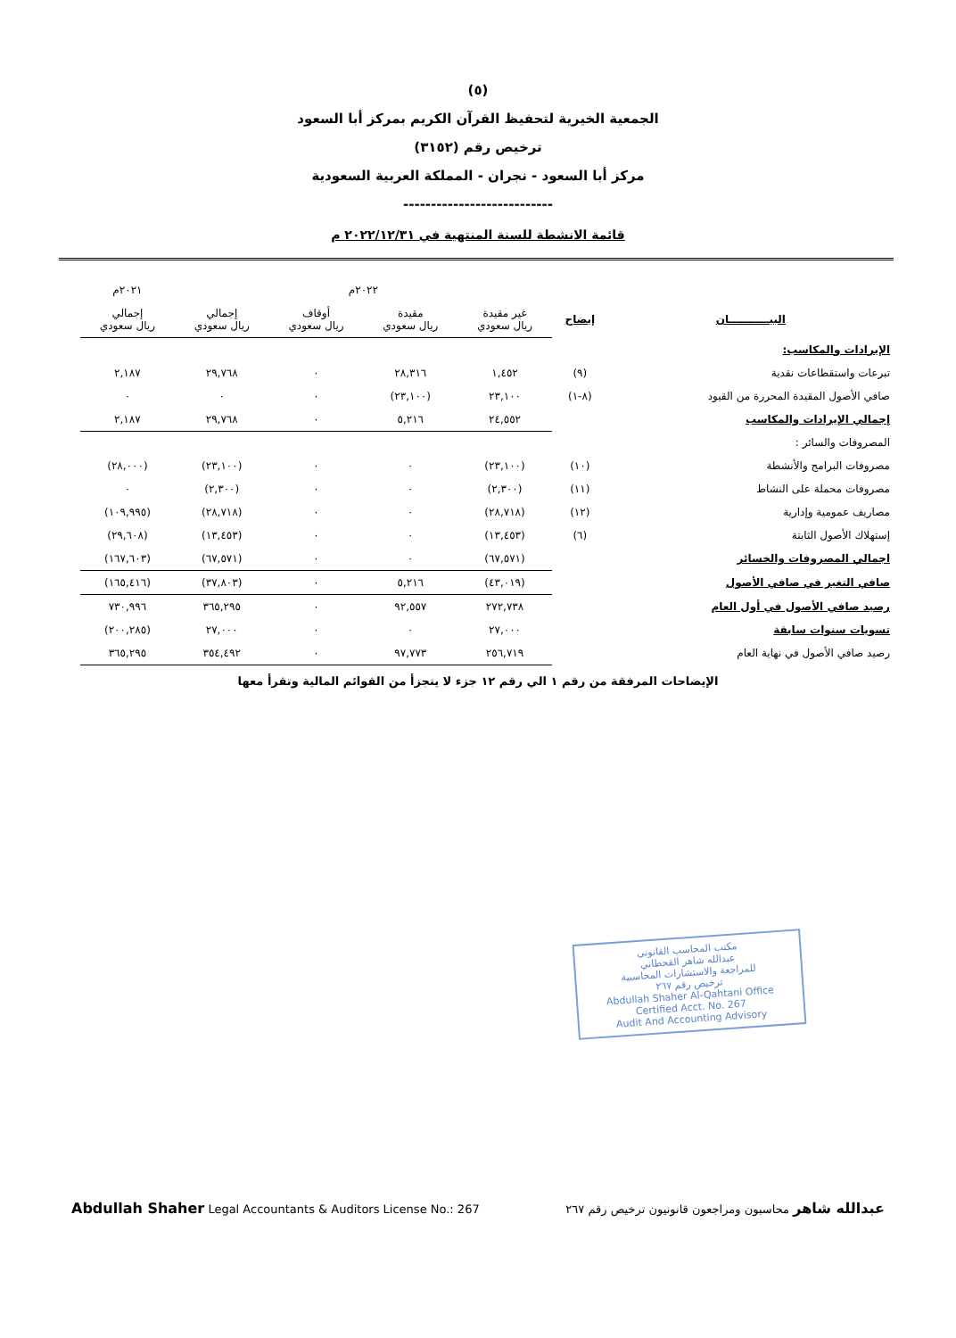(٥)
الجمعية الخيرية لتحفيظ القرآن الكريم بمركز أبا السعود
ترخيص رقم (٣١٥٢)
مركز أبا السعود - نجران - المملكة العربية السعودية
---------------------------
قائمة الانشطة للسنة المنتهية في ٢٠٢٢/١٢/٣١ م
| | | ٢٠٢٢م | | | | ٢٠٢١م |
| --- | --- | --- | --- | --- | --- | --- |
| البيـــــــــــان | إيضاح | غير مقيدة ريال سعودي | مقيدة ريال سعودي | أوقاف ريال سعودي | إجمالي ريال سعودي | إجمالي ريال سعودي |
| الإيرادات والمكاسب: | | | | | | |
| تبرعات واستقطاعات نقدية | (٩) | ١,٤٥٢ | ٢٨,٣١٦ | ٠ | ٢٩,٧٦٨ | ٢,١٨٧ |
| صافي الأصول المقيدة المحررة من القيود | (٨-١) | ٢٣,١٠٠ | (٢٣,١٠٠) | ٠ | ٠ | ٠ |
| إجمالي الإيرادات والمكاسب | | ٢٤,٥٥٢ | ٥,٢١٦ | ٠ | ٢٩,٧٦٨ | ٢,١٨٧ |
| المصروفات والسائر : | | | | | | |
| مصروفات البرامج والأنشطة | (١٠) | (٢٣,١٠٠) | ٠ | ٠ | (٢٣,١٠٠) | (٢٨,٠٠٠) |
| مصروفات محملة على النشاط | (١١) | (٢,٣٠٠) | ٠ | ٠ | (٢,٣٠٠) | ٠ |
| مصاريف عمومية وإدارية | (١٢) | (٢٨,٧١٨) | ٠ | ٠ | (٢٨,٧١٨) | (١٠٩,٩٩٥) |
| إستهلاك الأصول الثابتة | (٦) | (١٣,٤٥٣) | ٠ | ٠ | (١٣,٤٥٣) | (٢٩,٦٠٨) |
| اجمالي المصروفات والخسائر | | (٦٧,٥٧١) | ٠ | ٠ | (٦٧,٥٧١) | (١٦٧,٦٠٣) |
| صافي التغير في صافي الأصول | | (٤٣,٠١٩) | ٥,٢١٦ | ٠ | (٣٧,٨٠٣) | (١٦٥,٤١٦) |
| رصيد صافي الأصول في أول العام | | ٢٧٢,٧٣٨ | ٩٢,٥٥٧ | ٠ | ٣٦٥,٢٩٥ | ٧٣٠,٩٩٦ |
| تسويات سنوات سابقة | | ٢٧,٠٠٠ | ٠ | ٠ | ٢٧,٠٠٠ | (٢٠٠,٢٨٥) |
| رصيد صافي الأصول في نهاية العام | | ٢٥٦,٧١٩ | ٩٧,٧٧٣ | ٠ | ٣٥٤,٤٩٢ | ٣٦٥,٢٩٥ |
الإيضاحات المرفقة من رقم ١ الي رقم ١٢ جزء لا يتجزأ من القوائم المالية وتقرأ معها
مكتب المحاسب القانوني
عبدالله شاهر القحطاني
للمراجعة والاستشارات المحاسبية
ترخيص رقم ٢٦٧
Abdullah Shaher Al-Qahtani Office
Certified Acct. No. 267
Audit And Accounting Advisory
عبدالله شاهر محاسبون ومراجعون قانونيون ترخيص رقم ٢٦٧ Abdullah Shaher Legal Accountants & Auditors License No.: 267